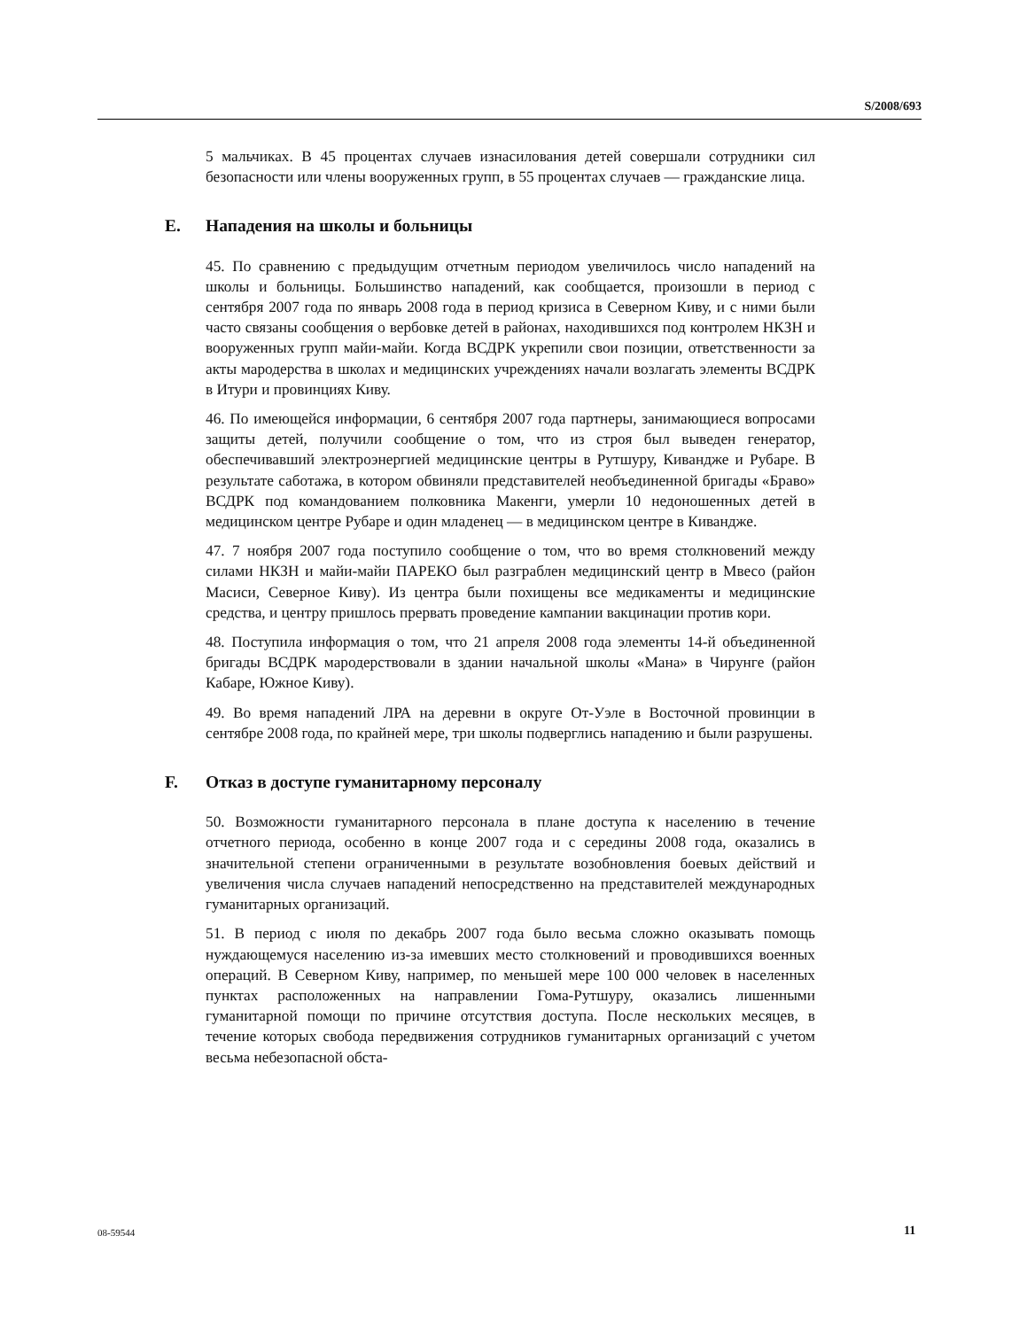S/2008/693
5 мальчиках. В 45 процентах случаев изнасилования детей совершали сотрудники сил безопасности или члены вооруженных групп, в 55 процентах случаев — гражданские лица.
E. Нападения на школы и больницы
45. По сравнению с предыдущим отчетным периодом увеличилось число нападений на школы и больницы. Большинство нападений, как сообщается, произошли в период с сентября 2007 года по январь 2008 года в период кризиса в Северном Киву, и с ними были часто связаны сообщения о вербовке детей в районах, находившихся под контролем НКЗН и вооруженных групп майи-майи. Когда ВСДРК укрепили свои позиции, ответственности за акты мародерства в школах и медицинских учреждениях начали возлагать элементы ВСДРК в Итури и провинциях Киву.
46. По имеющейся информации, 6 сентября 2007 года партнеры, занимающиеся вопросами защиты детей, получили сообщение о том, что из строя был выведен генератор, обеспечивавший электроэнергией медицинские центры в Рутшуру, Кивандже и Рубаре. В результате саботажа, в котором обвиняли представителей необъединенной бригады «Браво» ВСДРК под командованием полковника Макенги, умерли 10 недоношенных детей в медицинском центре Рубаре и один младенец — в медицинском центре в Кивандже.
47. 7 ноября 2007 года поступило сообщение о том, что во время столкновений между силами НКЗН и майи-майи ПАРЕКО был разграблен медицинский центр в Мвесо (район Масиси, Северное Киву). Из центра были похищены все медикаменты и медицинские средства, и центру пришлось прервать проведение кампании вакцинации против кори.
48. Поступила информация о том, что 21 апреля 2008 года элементы 14-й объединенной бригады ВСДРК мародерствовали в здании начальной школы «Мана» в Чирунге (район Кабаре, Южное Киву).
49. Во время нападений ЛРА на деревни в округе От-Уэле в Восточной провинции в сентябре 2008 года, по крайней мере, три школы подверглись нападению и были разрушены.
F. Отказ в доступе гуманитарному персоналу
50. Возможности гуманитарного персонала в плане доступа к населению в течение отчетного периода, особенно в конце 2007 года и с середины 2008 года, оказались в значительной степени ограниченными в результате возобновления боевых действий и увеличения числа случаев нападений непосредственно на представителей международных гуманитарных организаций.
51. В период с июля по декабрь 2007 года было весьма сложно оказывать помощь нуждающемуся населению из-за имевших место столкновений и проводившихся военных операций. В Северном Киву, например, по меньшей мере 100 000 человек в населенных пунктах расположенных на направлении Гома-Рутшуру, оказались лишенными гуманитарной помощи по причине отсутствия доступа. После нескольких месяцев, в течение которых свобода передвижения сотрудников гуманитарных организаций с учетом весьма небезопасной обста-
08-59544 11